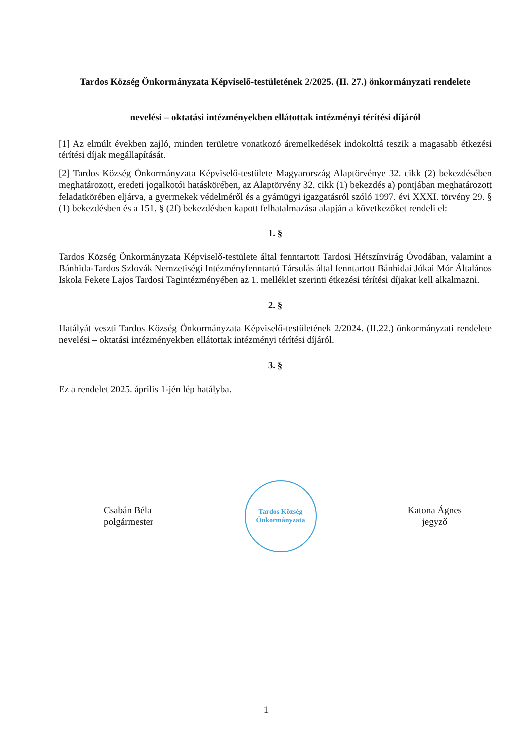Tardos Község Önkormányzata Képviselő-testületének 2/2025. (II. 27.) önkormányzati rendelete
nevelési – oktatási intézményekben ellátottak intézményi térítési díjáról
[1] Az elmúlt években zajló, minden területre vonatkozó áremelkedések indokolttá teszik a magasabb étkezési térítési díjak megállapítását.
[2] Tardos Község Önkormányzata Képviselő-testülete Magyarország Alaptörvénye 32. cikk (2) bekezdésében meghatározott, eredeti jogalkotói hatáskörében, az Alaptörvény 32. cikk (1) bekezdés a) pontjában meghatározott feladatkörében eljárva, a gyermekek védelméről és a gyámügyi igazgatásról szóló 1997. évi XXXI. törvény 29. § (1) bekezdésben és a 151. § (2f) bekezdésben kapott felhatalmazása alapján a következőket rendeli el:
1. §
Tardos Község Önkormányzata Képviselő-testülete által fenntartott Tardosi Hétszínvirág Óvodában, valamint a Bánhida-Tardos Szlovák Nemzetiségi Intézményfenntartó Társulás által fenntartott Bánhidai Jókai Mór Általános Iskola Fekete Lajos Tardosi Tagintézményében az 1. melléklet szerinti étkezési térítési díjakat kell alkalmazni.
2. §
Hatályát veszti Tardos Község Önkormányzata Képviselő-testületének 2/2024. (II.22.) önkormányzati rendelete nevelési – oktatási intézményekben ellátottak intézményi térítési díjáról.
3. §
Ez a rendelet 2025. április 1-jén lép hatályba.
Csabán Béla
polgármester
Tardos Község Önkormányzata
Katona Ágnes
jegyző
1